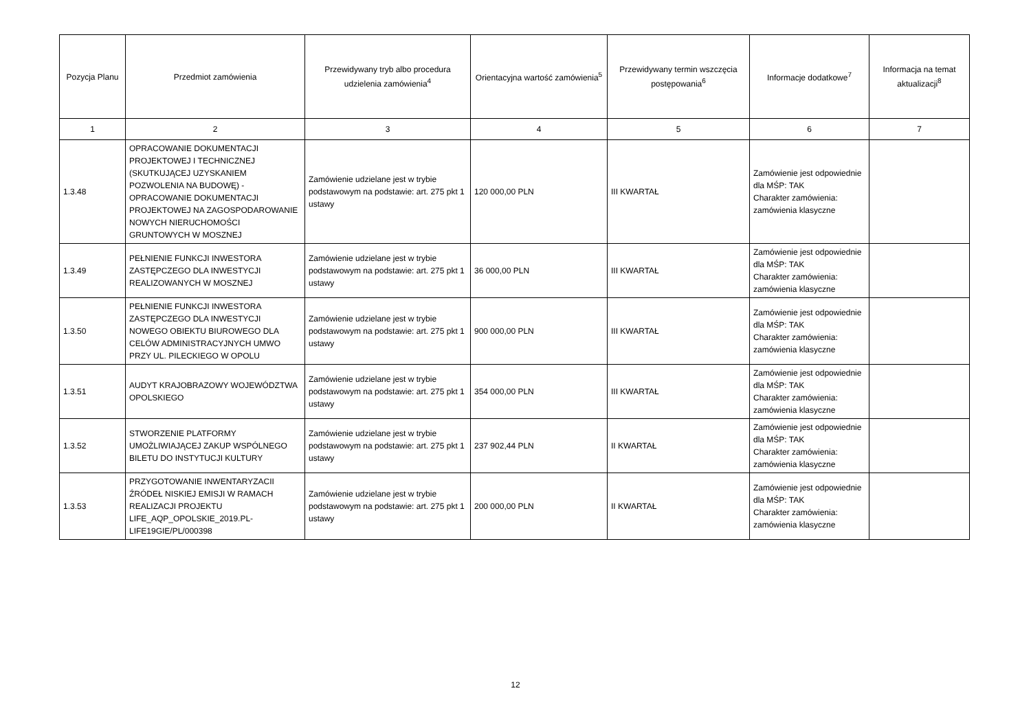| Pozycja Planu | Przedmiot zamówienia | Przewidywany tryb albo procedura udzielenia zamówienia<sup>4</sup> | Orientacyjna wartość zamówienia<sup>5</sup> | Przewidywany termin wszczęcia postępowania<sup>6</sup> | Informacje dodatkowe<sup>7</sup> | Informacja na temat aktualizacji<sup>8</sup> |
| --- | --- | --- | --- | --- | --- | --- |
| 1 | 2 | 3 | 4 | 5 | 6 | 7 |
| 1.3.48 | OPRACOWANIE DOKUMENTACJI PROJEKTOWEJ I TECHNICZNEJ (SKUTKUJĄCEJ UZYSKANIEM POZWOLENIA NA BUDOWĘ) - OPRACOWANIE DOKUMENTACJI PROJEKTOWEJ NA ZAGOSPODAROWANIE NOWYCH NIERUCHOMOŚCI GRUNTOWYCH W MOSZNEJ | Zamówienie udzielane jest w trybie podstawowym na podstawie: art. 275 pkt 1 ustawy | 120 000,00 PLN | III KWARTAŁ | Zamówienie jest odpowiednie dla MŚP: TAK Charakter zamówienia: zamówienia klasyczne | |
| 1.3.49 | PEŁNIENIE FUNKCJI INWESTORA ZASTĘPCZEGO DLA INWESTYCJI REALIZOWANYCH W MOSZNEJ | Zamówienie udzielane jest w trybie podstawowym na podstawie: art. 275 pkt 1 ustawy | 36 000,00 PLN | III KWARTAŁ | Zamówienie jest odpowiednie dla MŚP: TAK Charakter zamówienia: zamówienia klasyczne | |
| 1.3.50 | PEŁNIENIE FUNKCJI INWESTORA ZASTĘPCZEGO DLA INWESTYCJI NOWEGO OBIEKTU BIUROWEGO DLA CELÓW ADMINISTRACYJNYCH UMWO PRZY UL. PILECKIEGO W OPOLU | Zamówienie udzielane jest w trybie podstawowym na podstawie: art. 275 pkt 1 ustawy | 900 000,00 PLN | III KWARTAŁ | Zamówienie jest odpowiednie dla MŚP: TAK Charakter zamówienia: zamówienia klasyczne | |
| 1.3.51 | AUDYT KRAJOBRAZOWY WOJEWÓDZTWA OPOLSKIEGO | Zamówienie udzielane jest w trybie podstawowym na podstawie: art. 275 pkt 1 ustawy | 354 000,00 PLN | III KWARTAŁ | Zamówienie jest odpowiednie dla MŚP: TAK Charakter zamówienia: zamówienia klasyczne | |
| 1.3.52 | STWORZENIE PLATFORMY UMOŻLIWIAJĄCEJ ZAKUP WSPÓLNEGO BILETU DO INSTYTUCJI KULTURY | Zamówienie udzielane jest w trybie podstawowym na podstawie: art. 275 pkt 1 ustawy | 237 902,44 PLN | II KWARTAŁ | Zamówienie jest odpowiednie dla MŚP: TAK Charakter zamówienia: zamówienia klasyczne | |
| 1.3.53 | PRZYGOTOWANIE INWENTARYZACII ŹRÓDEŁ NISKIEJ EMISJI W RAMACH REALIZACJI PROJEKTU LIFE_AQP_OPOLSKIE_2019.PL-LIFE19GIE/PL/000398 | Zamówienie udzielane jest w trybie podstawowym na podstawie: art. 275 pkt 1 ustawy | 200 000,00 PLN | II KWARTAŁ | Zamówienie jest odpowiednie dla MŚP: TAK Charakter zamówienia: zamówienia klasyczne | |
12